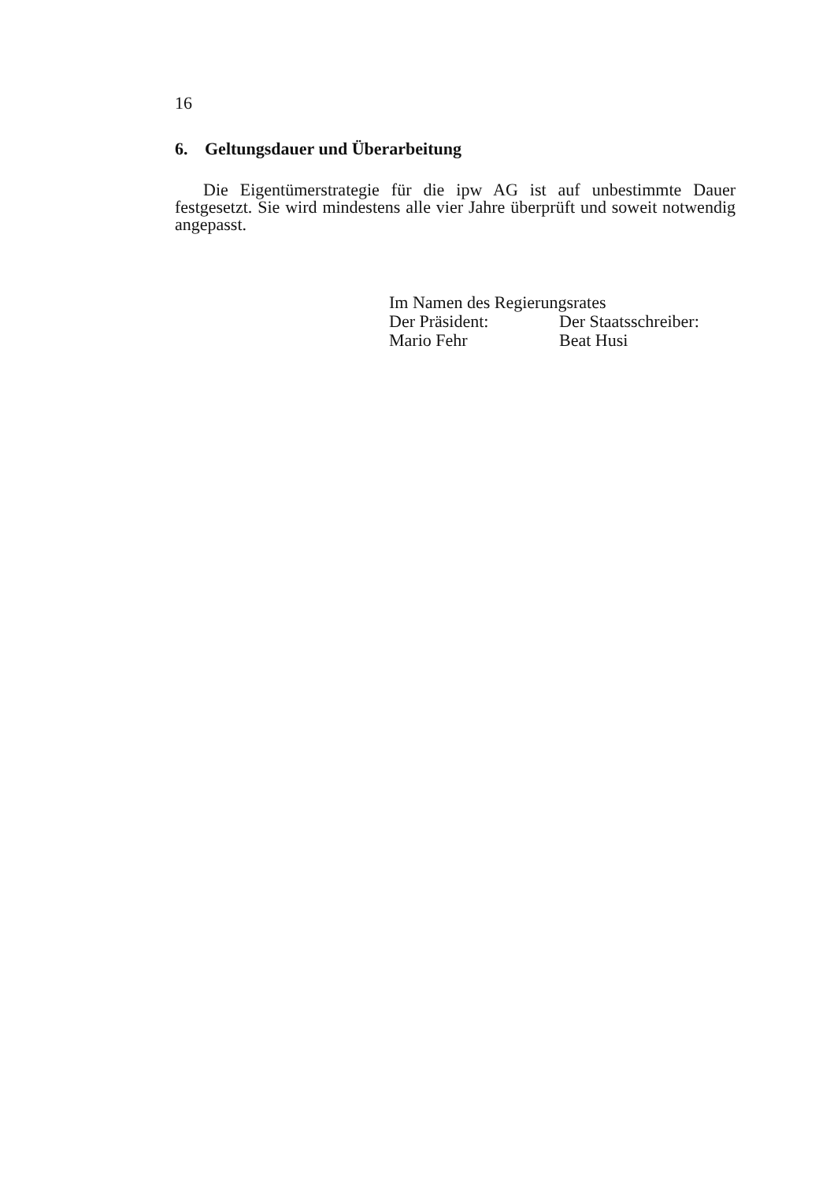16
6. Geltungsdauer und Überarbeitung
Die Eigentümerstrategie für die ipw AG ist auf unbestimmte Dauer festgesetzt. Sie wird mindestens alle vier Jahre überprüft und soweit notwendig angepasst.
Im Namen des Regierungsrates
Der Präsident: Der Staatsschreiber:
Mario Fehr Beat Husi